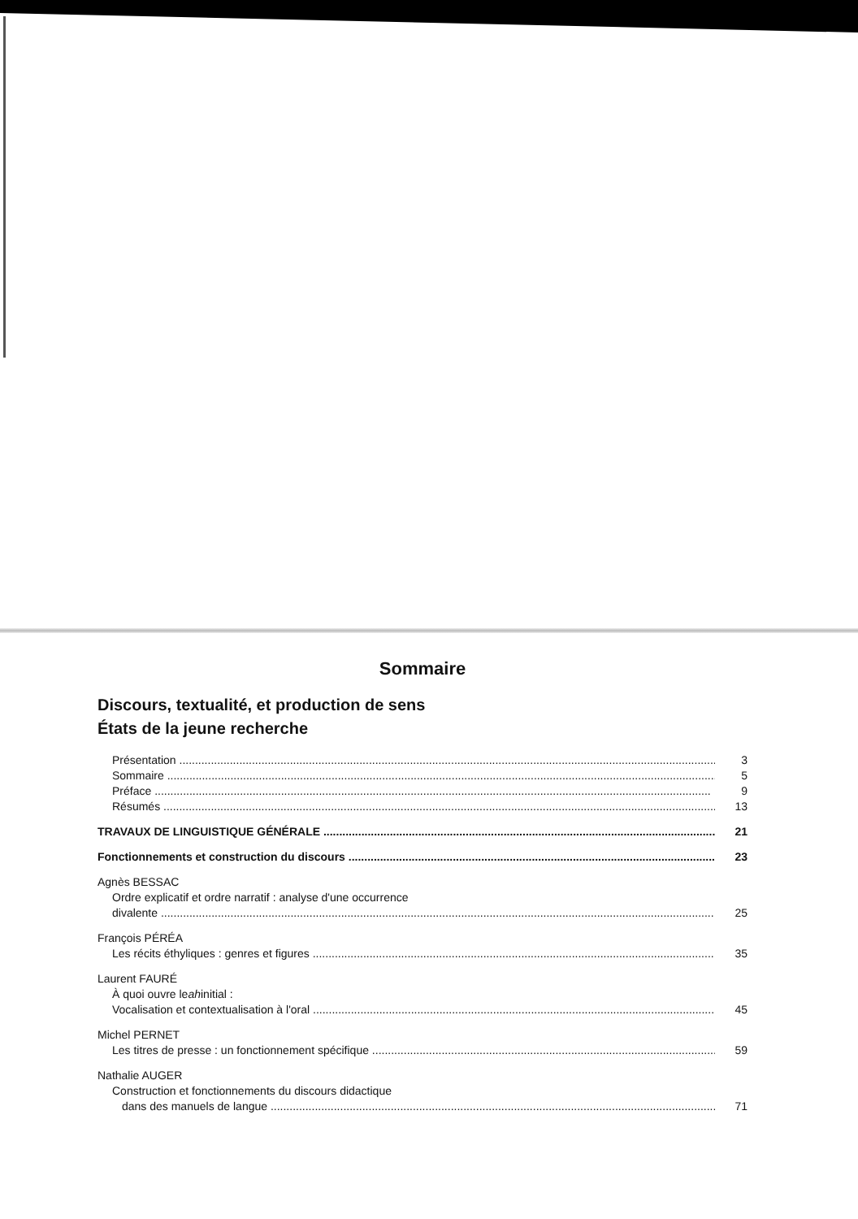Sommaire
Discours, textualité, et production de sens
États de la jeune recherche
Présentation 3
Sommaire 5
Préface 9
Résumés 13
TRAVAUX DE LINGUISTIQUE GÉNÉRALE 21
Fonctionnements et construction du discours 23
Agnès BESSAC
Ordre explicatif et ordre narratif : analyse d'une occurrence
divalente 25
François PÉRÉA
Les récits éthyliques : genres et figures 35
Laurent FAURÉ
À quoi ouvre le ah initial :
Vocalisation et contextualisation à l'oral 45
Michel PERNET
Les titres de presse : un fonctionnement spécifique 59
Nathalie AUGER
Construction et fonctionnements du discours didactique
dans des manuels de langue 71